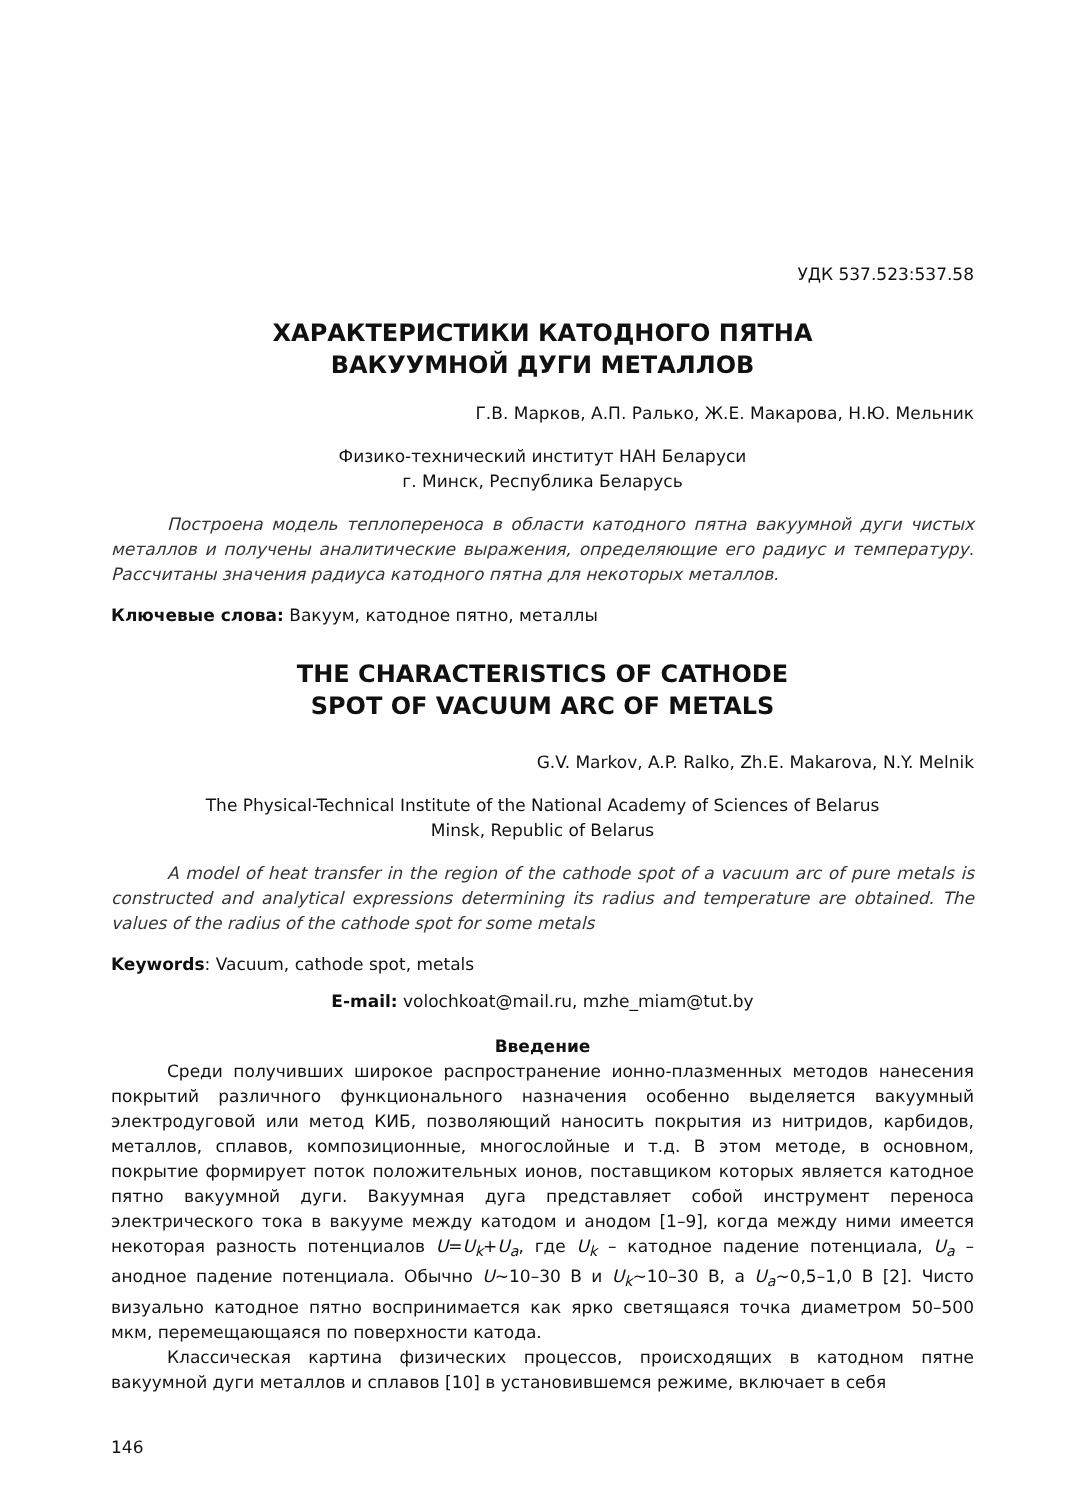УДК 537.523:537.58
ХАРАКТЕРИСТИКИ КАТОДНОГО ПЯТНА
ВАКУУМНОЙ ДУГИ МЕТАЛЛОВ
Г.В. Марков, А.П. Ралько, Ж.Е. Макарова, Н.Ю. Мельник
Физико-технический институт НАН Беларуси
г. Минск, Республика Беларусь
Построена модель теплопереноса в области катодного пятна вакуумной дуги чистых металлов и получены аналитические выражения, определяющие его радиус и температуру. Рассчитаны значения радиуса катодного пятна для некоторых металлов.
Ключевые слова: Вакуум, катодное пятно, металлы
THE CHARACTERISTICS OF CATHODE
SPOT OF VACUUM ARC OF METALS
G.V. Markov, A.P. Ralko, Zh.E. Makarova, N.Y. Melnik
The Physical-Technical Institute of the National Academy of Sciences of Belarus
Minsk, Republic of Belarus
A model of heat transfer in the region of the cathode spot of a vacuum arc of pure metals is constructed and analytical expressions determining its radius and temperature are obtained. The values of the radius of the cathode spot for some metals
Keywords: Vacuum, cathode spot, metals
E-mail: volochkoat@mail.ru, mzhe_miam@tut.by
Введение
Среди получивших широкое распространение ионно-плазменных методов нанесения покрытий различного функционального назначения особенно выделяется вакуумный электродуговой или метод КИБ, позволяющий наносить покрытия из нитридов, карбидов, металлов, сплавов, композиционные, многослойные и т.д. В этом методе, в основном, покрытие формирует поток положительных ионов, поставщиком которых является катодное пятно вакуумной дуги. Вакуумная дуга представляет собой инструмент переноса электрического тока в вакууме между катодом и анодом [1–9], когда между ними имеется некоторая разность потенциалов U=U<sub>k</sub>+U<sub>a</sub>, где U<sub>k</sub> – катодное падение потенциала, U<sub>a</sub> – анодное падение потенциала. Обычно U~10–30 В и U<sub>k</sub>~10–30 В, а U<sub>a</sub>~0,5–1,0 В [2]. Чисто визуально катодное пятно воспринимается как ярко светящаяся точка диаметром 50–500 мкм, перемещающаяся по поверхности катода.
Классическая картина физических процессов, происходящих в катодном пятне вакуумной дуги металлов и сплавов [10] в установившемся режиме, включает в себя
146